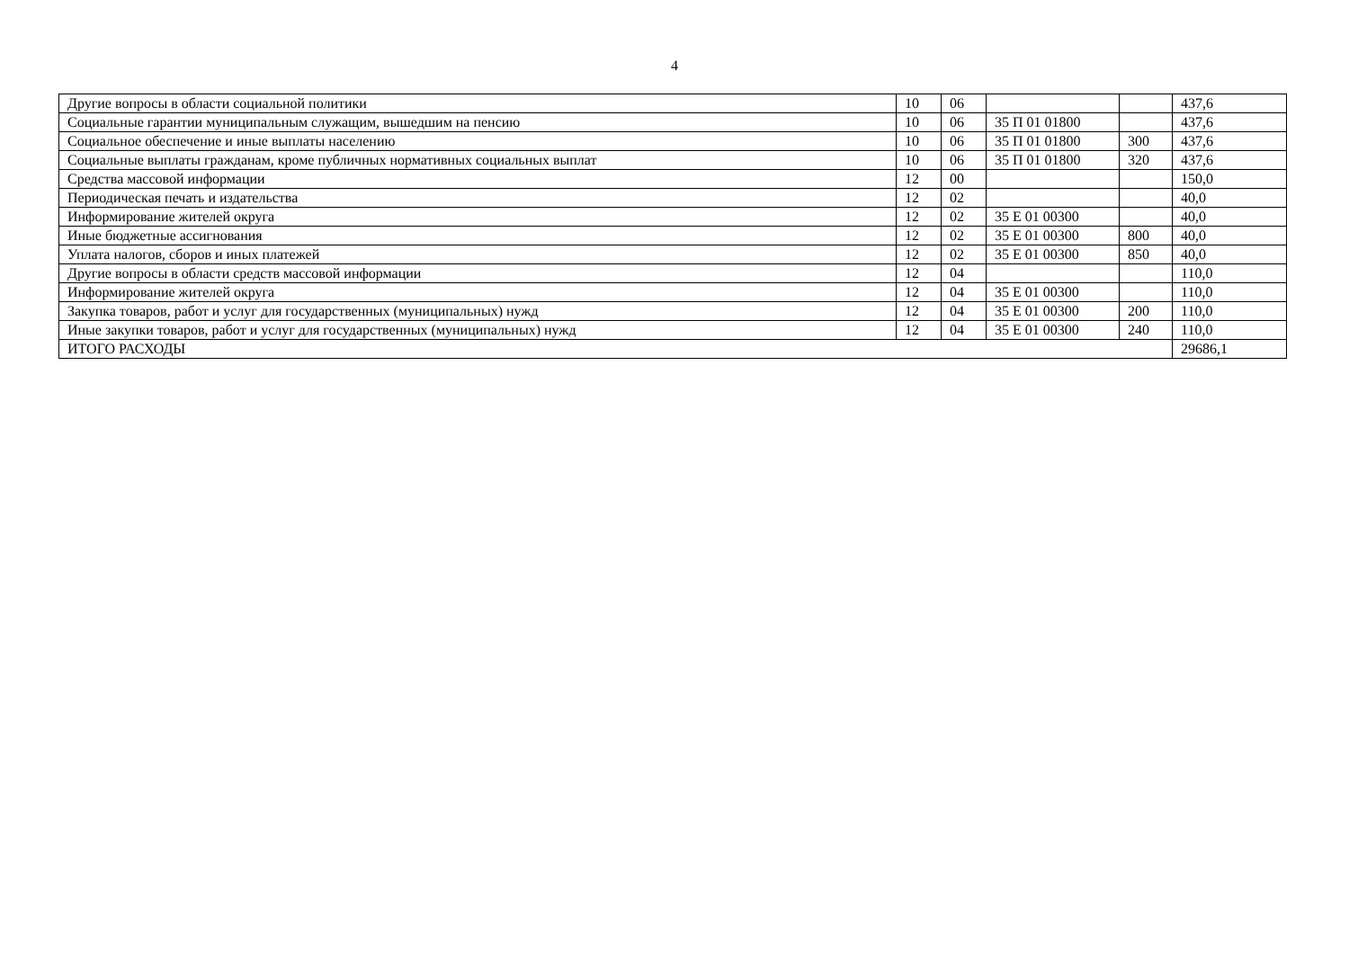4
| Другие вопросы в области социальной политики | 10 | 06 | | | 437,6 |
| Социальные гарантии муниципальным служащим, вышедшим на пенсию | 10 | 06 | 35 П 01 01800 | | 437,6 |
| Социальное обеспечение и иные выплаты населению | 10 | 06 | 35 П 01 01800 | 300 | 437,6 |
| Социальные выплаты гражданам, кроме публичных нормативных социальных выплат | 10 | 06 | 35 П 01 01800 | 320 | 437,6 |
| Средства массовой информации | 12 | 00 | | | 150,0 |
| Периодическая печать и издательства | 12 | 02 | | | 40,0 |
| Информирование жителей округа | 12 | 02 | 35 Е 01 00300 | | 40,0 |
| Иные бюджетные ассигнования | 12 | 02 | 35 Е 01 00300 | 800 | 40,0 |
| Уплата налогов, сборов и иных платежей | 12 | 02 | 35 Е 01 00300 | 850 | 40,0 |
| Другие вопросы в области средств массовой информации | 12 | 04 | | | 110,0 |
| Информирование жителей округа | 12 | 04 | 35 Е 01 00300 | | 110,0 |
| Закупка товаров, работ и услуг для государственных (муниципальных) нужд | 12 | 04 | 35 Е 01 00300 | 200 | 110,0 |
| Иные закупки товаров, работ и услуг для государственных (муниципальных) нужд | 12 | 04 | 35 Е 01 00300 | 240 | 110,0 |
| ИТОГО РАСХОДЫ | | | | | 29686,1 |